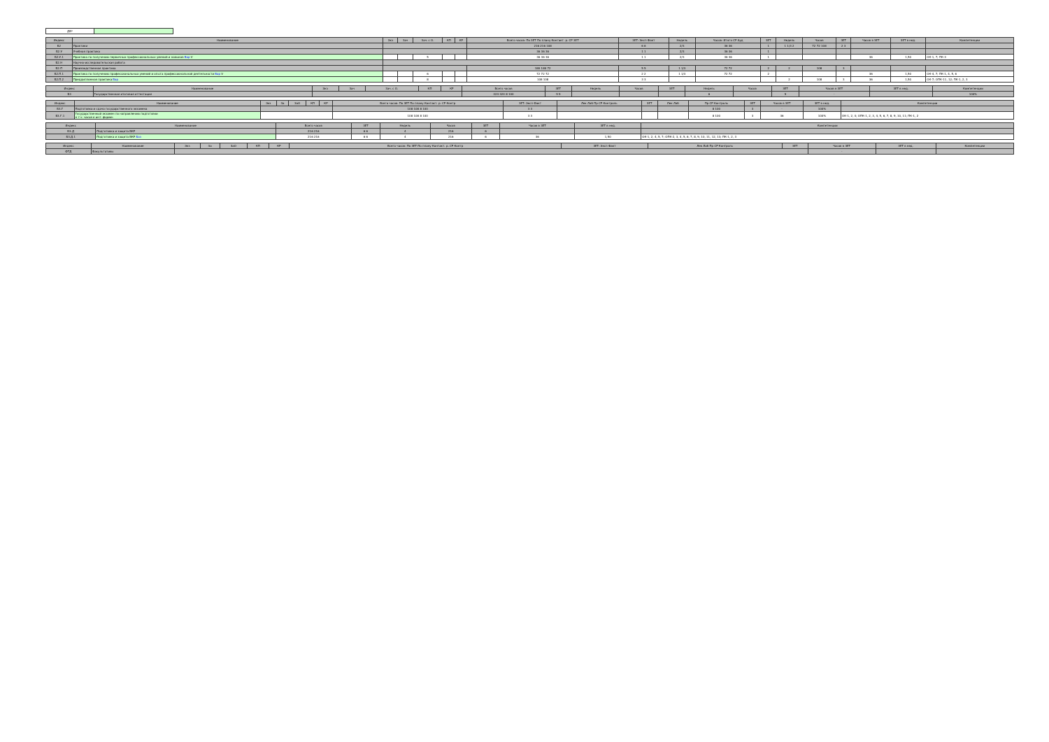| ДВ* | | |
| Индекс | Наименование | Экз | Зач | Зач. с О. | КП | КР | Всего часов: По ЗЕТ По плану Контакт. р. СР ЗЕТ | ЗЕТ: Эксп Факт | Недель | Часов: Итого СР Ауд | ЗЕТ | Недель | Часов | ЗЕТ | Часов в ЗЕТ | ЗЕТ в нед. | Компетенции |
| --- | --- | --- | --- | --- | --- | --- | --- | --- | --- | --- | --- | --- | --- | --- | --- | --- | --- |
| Б2 | Практики | | | | | | 216 216 108 | 6 6 | 2/3 | 36 36 | 1 | 1 1/3 2 | 72 72 108 | 2 3 | | | |
| Б2.У | Учебная практика | | | | | | 36 36 36 | 1 1 | 2/3 | 36 36 | 1 | | | | | | |
| Б2.У.1 | Практика по получению первичных профессиональных умений и навыков Вар V | | | 5 | | | 36 36 36 | 1 1 | 2/3 | 36 36 | 1 | | | | 36 | 1,50 | ОК-1, 7; ПК-3 |
| Б2.Н | Научно-исследовательская работа | | | | | | | | | | | | | | | | |
| Б2.П | Производственная практика | | | | | | 180 180 72 | 5 5 | 1 1/3 | 72 72 | 2 | 2 | 108 | 3 | | | |
| Б2.П.1 | Практика по получению профессиональных умений и опыта профессиональной деятельности Вар V | | | 6 | | | 72 72 72 | 2 2 | 1 1/3 | 72 72 | 2 | | | | 36 | 1,50 | ОК-4, 7; ПК-1, 4, 5, 6 |
| Б2.П.2 | Преддипломная практика Вар | | | 8 | | | 108 108 | 3 3 | | | | 2 | 108 | 3 | 36 | 1,50 | ОК-7; ОПК-11, 12; ПК-1, 2, 3 |
| Индекс | Наименование | Экз | Зач | Зач. с О. | КП | КР | Всего часов | ЗЕТ | Недель | Часов | ЗЕТ | Недель | Часов | ЗЕТ | Часов в ЗЕТ | ЗЕТ в нед. | Компетенции |
| --- | --- | --- | --- | --- | --- | --- | --- | --- | --- | --- | --- | --- | --- | --- | --- | --- | --- |
| Б3 | Государственная итоговая аттестация | | | | | | 324 324 8 100 | 9 9 | | | | 6 | | 9 | - | | 100% |
| Индекс | Наименование | Экз | За | ЗаО | КП | КР | Всего часов: По ЗЕТ По плану Контакт. р. СР Контр | ЗЕТ: Эксп Факт | Лек Лаб Пр СР Контроль | ЗЕТ | Лек Лаб | Пр СР Контроль | ЗЕТ | Часов в ЗЕТ | ЗЕТ в нед. | Компетенции |
| --- | --- | --- | --- | --- | --- | --- | --- | --- | --- | --- | --- | --- | --- | --- | --- | --- |
| Б3.Г | Подготовка и сдача государственного экзамена | | | | | | 108 108 8 100 | 3 3 | | | | 8 100 | 3 | - | 100% | |
| Б3.Г.1 | Государственный экзамен по направлению подготовки в т.ч. часов в инт. форме: | | | | | | 108 108 8 100 | 3 3 | | | | 8 100 | 3 | 36 | 100% | ОК-1, 2, 4; ОПК-1, 2, 3, 4, 5, 6, 7, 8, 9, 10, 11; ПК-1, 2 |
| Индекс | Наименование | Всего часов | ЗЕТ | Недель | Часов | ЗЕТ | Часов в ЗЕТ | ЗЕТ в нед. | Компетенции |
| --- | --- | --- | --- | --- | --- | --- | --- | --- | --- |
| Б3.Д | Подготовка и защита ВКР | 216 216 | 6 6 | 4 | 216 | 6 | | | |
| Б3.Д.1 | Подготовка и защита ВКР Баз | 216 216 | 6 6 | 4 | 216 | 6 | 36 | 1,50 | ОК-1, 2, 4, 5, 7; ОПК-2, 3, 4, 5, 6, 7, 8, 9, 10, 11, 12, 13; ПК-1, 2, 3 |
| Индекс | Наименование | Экз | За | ЗаО | КП | КР | Всего часов: По ЗЕТ По плану Контакт. р. СР Контр | ЗЕТ: Эксп Факт | Лек Лаб Пр СР Контроль | ЗЕТ | Часов в ЗЕТ | ЗЕТ в нед. | Компетенции |
| --- | --- | --- | --- | --- | --- | --- | --- | --- | --- | --- | --- | --- | --- |
| ФТД | Факультативы | | | | | | | | | | - | | |